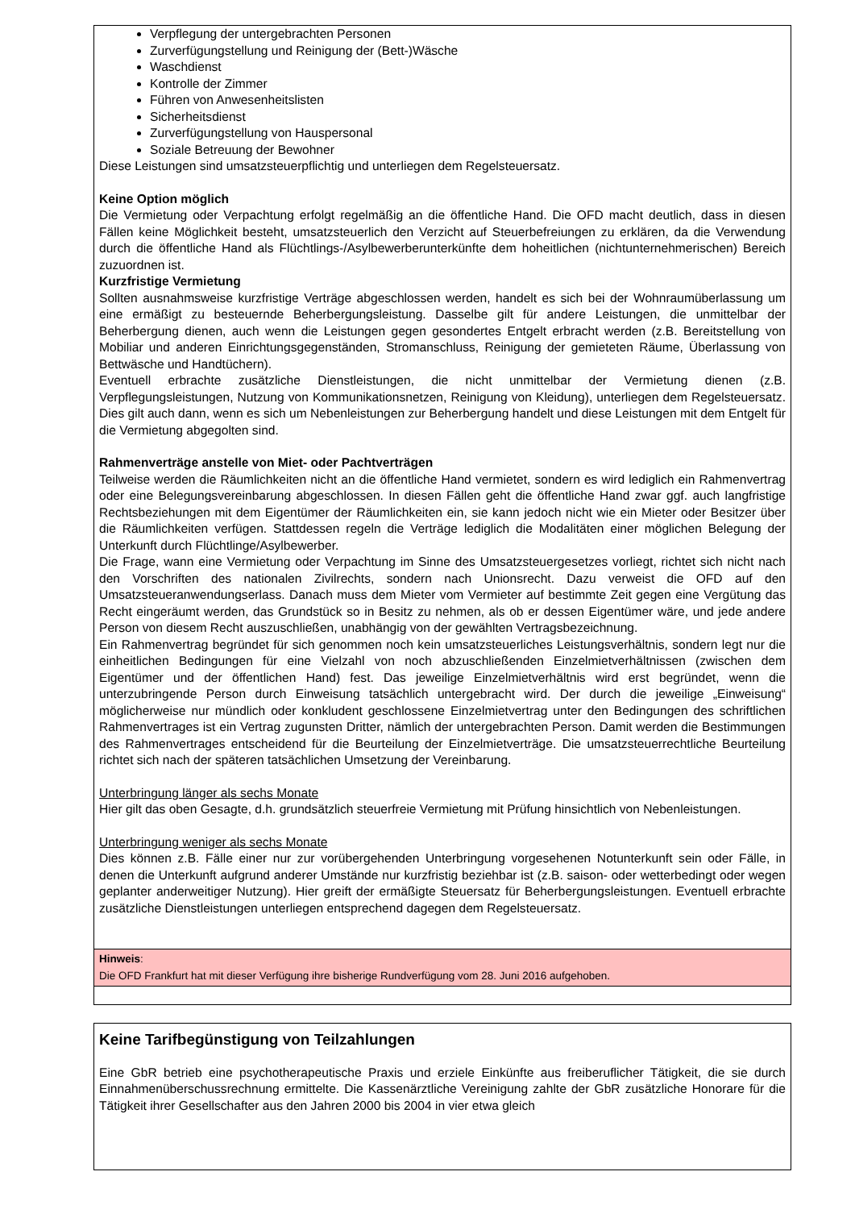Verpflegung der untergebrachten Personen
Zurverfügungstellung und Reinigung der (Bett-)Wäsche
Waschdienst
Kontrolle der Zimmer
Führen von Anwesenheitslisten
Sicherheitsdienst
Zurverfügungstellung von Hauspersonal
Soziale Betreuung der Bewohner
Diese Leistungen sind umsatzsteuerpflichtig und unterliegen dem Regelsteuersatz.
Keine Option möglich
Die Vermietung oder Verpachtung erfolgt regelmäßig an die öffentliche Hand. Die OFD macht deutlich, dass in diesen Fällen keine Möglichkeit besteht, umsatzsteuerlich den Verzicht auf Steuerbefreiungen zu erklären, da die Verwendung durch die öffentliche Hand als Flüchtlings-/Asylbewerberunterkünfte dem hoheitlichen (nichtunternehmerischen) Bereich zuzuordnen ist.
Kurzfristige Vermietung
Sollten ausnahmsweise kurzfristige Verträge abgeschlossen werden, handelt es sich bei der Wohnraumüberlassung um eine ermäßigt zu besteuernde Beherbergungsleistung. Dasselbe gilt für andere Leistungen, die unmittelbar der Beherbergung dienen, auch wenn die Leistungen gegen gesondertes Entgelt erbracht werden (z.B. Bereitstellung von Mobiliar und anderen Einrichtungsgegenständen, Stromanschluss, Reinigung der gemieteten Räume, Überlassung von Bettwäsche und Handtüchern).
Eventuell erbrachte zusätzliche Dienstleistungen, die nicht unmittelbar der Vermietung dienen (z.B. Verpflegungsleistungen, Nutzung von Kommunikationsnetzen, Reinigung von Kleidung), unterliegen dem Regelsteuersatz. Dies gilt auch dann, wenn es sich um Nebenleistungen zur Beherbergung handelt und diese Leistungen mit dem Entgelt für die Vermietung abgegolten sind.
Rahmenverträge anstelle von Miet- oder Pachtverträgen
Teilweise werden die Räumlichkeiten nicht an die öffentliche Hand vermietet, sondern es wird lediglich ein Rahmenvertrag oder eine Belegungsvereinbarung abgeschlossen. In diesen Fällen geht die öffentliche Hand zwar ggf. auch langfristige Rechtsbeziehungen mit dem Eigentümer der Räumlichkeiten ein, sie kann jedoch nicht wie ein Mieter oder Besitzer über die Räumlichkeiten verfügen. Stattdessen regeln die Verträge lediglich die Modalitäten einer möglichen Belegung der Unterkunft durch Flüchtlinge/Asylbewerber.
Die Frage, wann eine Vermietung oder Verpachtung im Sinne des Umsatzsteuergesetzes vorliegt, richtet sich nicht nach den Vorschriften des nationalen Zivilrechts, sondern nach Unionsrecht. Dazu verweist die OFD auf den Umsatzsteueranwendungserlass. Danach muss dem Mieter vom Vermieter auf bestimmte Zeit gegen eine Vergütung das Recht eingeräumt werden, das Grundstück so in Besitz zu nehmen, als ob er dessen Eigentümer wäre, und jede andere Person von diesem Recht auszuschließen, unabhängig von der gewählten Vertragsbezeichnung.
Ein Rahmenvertrag begründet für sich genommen noch kein umsatzsteuerliches Leistungsverhältnis, sondern legt nur die einheitlichen Bedingungen für eine Vielzahl von noch abzuschließenden Einzelmietverhältnissen (zwischen dem Eigentümer und der öffentlichen Hand) fest. Das jeweilige Einzelmietverhältnis wird erst begründet, wenn die unterzubringende Person durch Einweisung tatsächlich untergebracht wird. Der durch die jeweilige „Einweisung“ möglicherweise nur mündlich oder konkludent geschlossene Einzelmietvertrag unter den Bedingungen des schriftlichen Rahmenvertrages ist ein Vertrag zugunsten Dritter, nämlich der untergebrachten Person. Damit werden die Bestimmungen des Rahmenvertrages entscheidend für die Beurteilung der Einzelmietverträge. Die umsatzsteuerrechtliche Beurteilung richtet sich nach der späteren tatsächlichen Umsetzung der Vereinbarung.
Unterbringung länger als sechs Monate
Hier gilt das oben Gesagte, d.h. grundsätzlich steuerfreie Vermietung mit Prüfung hinsichtlich von Nebenleistungen.
Unterbringung weniger als sechs Monate
Dies können z.B. Fälle einer nur zur vorübergehenden Unterbringung vorgesehenen Notunterkunft sein oder Fälle, in denen die Unterkunft aufgrund anderer Umstände nur kurzfristig beziehbar ist (z.B. saison- oder wetterbedingt oder wegen geplanter anderweitiger Nutzung). Hier greift der ermäßigte Steuersatz für Beherbergungsleistungen. Eventuell erbrachte zusätzliche Dienstleistungen unterliegen entsprechend dagegen dem Regelsteuersatz.
Hinweis:
Die OFD Frankfurt hat mit dieser Verfügung ihre bisherige Rundverfügung vom 28. Juni 2016 aufgehoben.
Keine Tarifbegünstigung von Teilzahlungen
Eine GbR betrieb eine psychotherapeutische Praxis und erziele Einkünfte aus freiberuflicher Tätigkeit, die sie durch Einnahmenüberschussrechnung ermittelte. Die Kassenärztliche Vereinigung zahlte der GbR zusätzliche Honorare für die Tätigkeit ihrer Gesellschafter aus den Jahren 2000 bis 2004 in vier etwa gleich